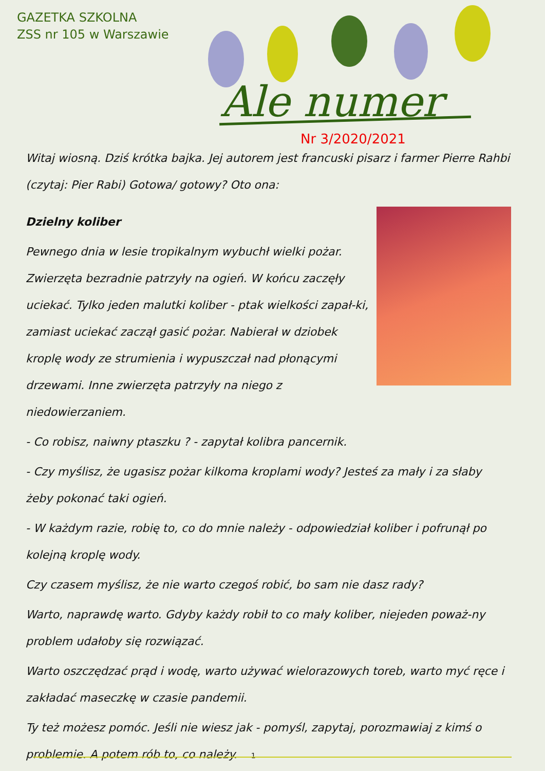GAZETKA SZKOLNA
ZSS nr 105 w Warszawie
Ale numer
Nr 3/2020/2021
Witaj wiosną. Dziś krótka bajka. Jej autorem jest francuski pisarz i farmer Pierre Rahbi (czytaj: Pier Rabi) Gotowa/ gotowy? Oto ona:
Dzielny koliber
Pewnego dnia w lesie tropikalnym wybuchł wielki pożar. Zwierzęta bezradnie patrzyły na ogień. W końcu zaczęły uciekać. Tylko jeden malutki koliber - ptak wielkości zapał-ki, zamiast uciekać zaczął gasić pożar. Nabierał w dziobek kroplę wody ze strumienia i wypuszczał nad płonącymi drzewami. Inne zwierzęta patrzyły na niego z niedowierzaniem.
- Co robisz, naiwny ptaszku ? - zapytał kolibra pancernik.
- Czy myślisz, że ugasisz pożar kilkoma kroplami wody? Jesteś za mały i za słaby żeby pokonać taki ogień.
- W każdym razie, robię to, co do mnie należy - odpowiedział koliber i pofrunął po kolejną kroplę wody.
Czy czasem myślisz, że nie warto czegoś robić, bo sam nie dasz rady?
Warto, naprawdę warto. Gdyby każdy robił to co mały koliber, niejeden poważ-ny problem udałoby się rozwiązać.
Warto oszczędzać prąd i wodę, warto używać wielorazowych toreb, warto myć ręce i zakładać maseczkę w czasie pandemii.
Ty też możesz pomóc. Jeśli nie wiesz jak - pomyśl, zapytaj, porozmawiaj z kimś o problemie. A potem rób to, co należy. 1